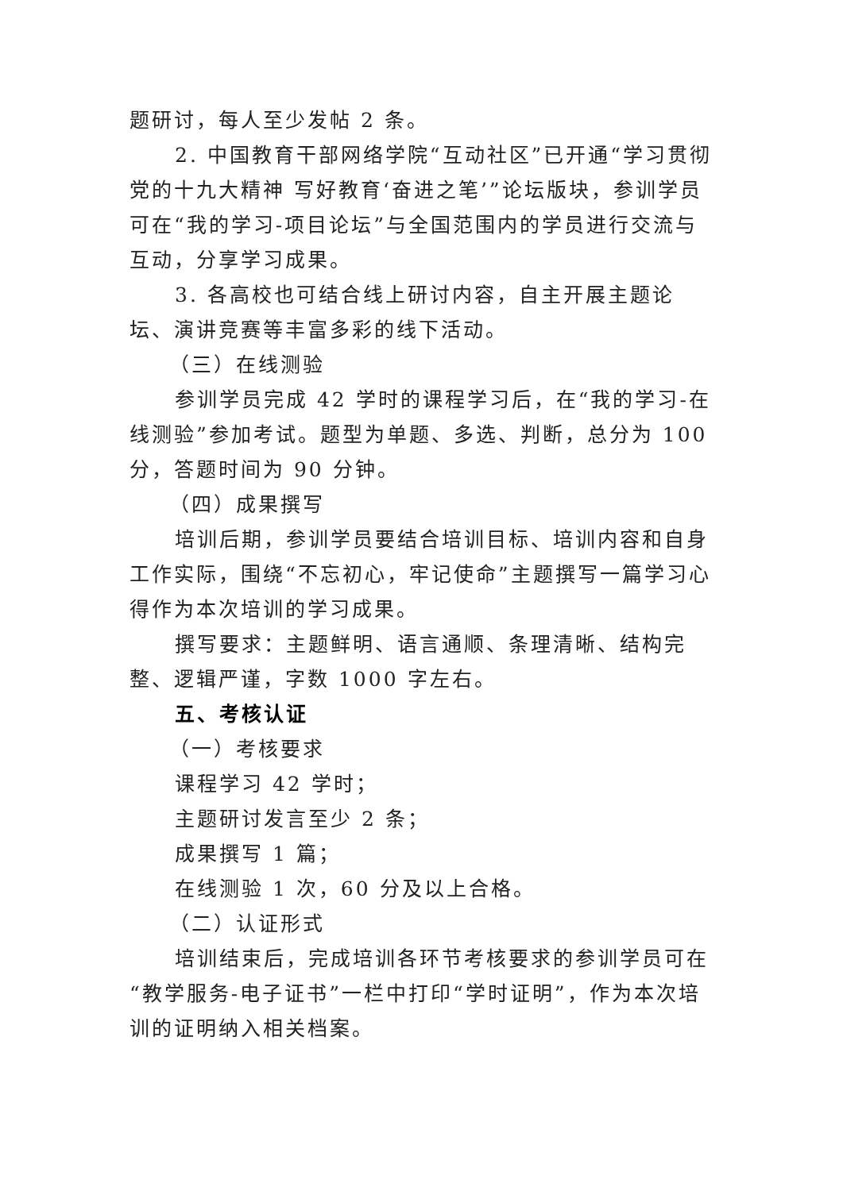题研讨，每人至少发帖 2 条。
2. 中国教育干部网络学院“互动社区”已开通“学习贯彻党的十九大精神 写好教育‘奋进之笔’”论坛版块，参训学员可在“我的学习-项目论坛”与全国范围内的学员进行交流与互动，分享学习成果。
3. 各高校也可结合线上研讨内容，自主开展主题论坛、演讲竞赛等丰富多彩的线下活动。
（三）在线测验
参训学员完成 42 学时的课程学习后，在“我的学习-在线测验”参加考试。题型为单题、多选、判断，总分为 100 分，答题时间为 90 分钟。
（四）成果撰写
培训后期，参训学员要结合培训目标、培训内容和自身工作实际，围绕“不忘初心，牢记使命”主题撰写一篇学习心得作为本次培训的学习成果。
撰写要求：主题鲜明、语言通顺、条理清晰、结构完整、逻辑严谨，字数 1000 字左右。
五、考核认证
（一）考核要求
课程学习 42 学时；
主题研讨发言至少 2 条；
成果撰写 1 篇；
在线测验 1 次，60 分及以上合格。
（二）认证形式
培训结束后，完成培训各环节考核要求的参训学员可在“教学服务-电子证书”一栏中打印“学时证明”，作为本次培训的证明纳入相关档案。